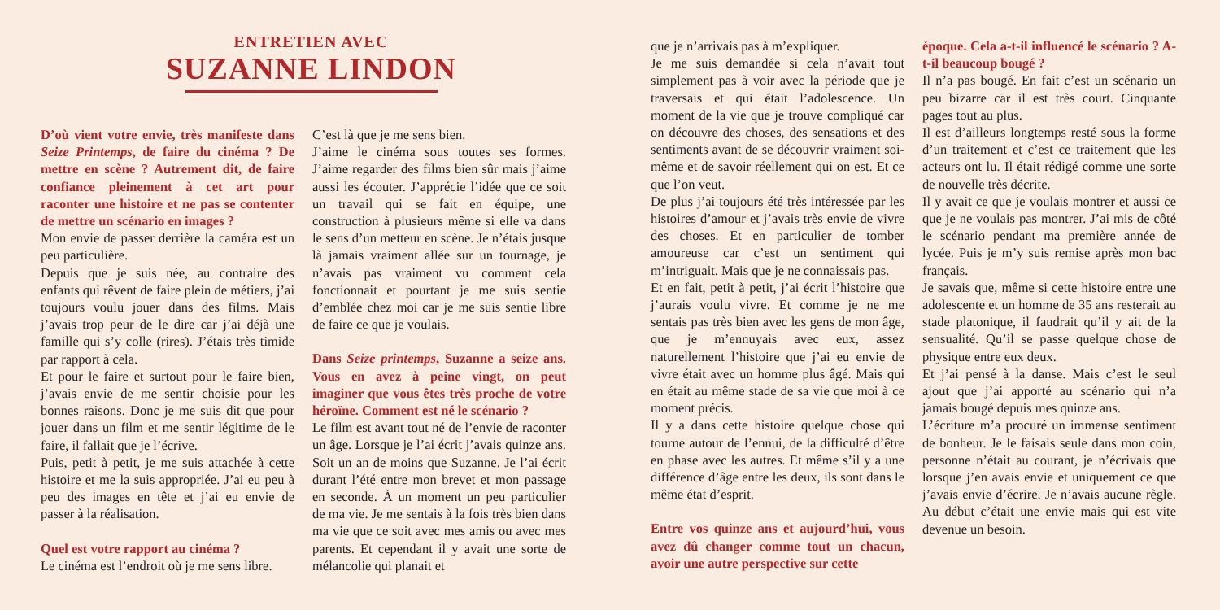ENTRETIEN AVEC
SUZANNE LINDON
D’où vient votre envie, très manifeste dans Seize Printemps, de faire du cinéma ? De mettre en scène ? Autrement dit, de faire confiance pleinement à cet art pour raconter une histoire et ne pas se contenter de mettre un scénario en images ?
Mon envie de passer derrière la caméra est un peu particulière.
Depuis que je suis née, au contraire des enfants qui rêvent de faire plein de métiers, j’ai toujours voulu jouer dans des films. Mais j’avais trop peur de le dire car j’ai déjà une famille qui s’y colle (rires). J’étais très timide par rapport à cela.
Et pour le faire et surtout pour le faire bien, j’avais envie de me sentir choisie pour les bonnes raisons. Donc je me suis dit que pour jouer dans un film et me sentir légitime de le faire, il fallait que je l’écrive.
Puis, petit à petit, je me suis attachée à cette histoire et me la suis appropriée. J’ai eu peu à peu des images en tête et j’ai eu envie de passer à la réalisation.
Quel est votre rapport au cinéma ?
Le cinéma est l’endroit où je me sens libre.
C’est là que je me sens bien.
J’aime le cinéma sous toutes ses formes. J’aime regarder des films bien sûr mais j’aime aussi les écouter. J’apprécie l’idée que ce soit un travail qui se fait en équipe, une construction à plusieurs même si elle va dans le sens d’un metteur en scène. Je n’étais jusque là jamais vraiment allée sur un tournage, je n’avais pas vraiment vu comment cela fonctionnait et pourtant je me suis sentie d’emblée chez moi car je me suis sentie libre de faire ce que je voulais.
Dans Seize printemps, Suzanne a seize ans. Vous en avez à peine vingt, on peut imaginer que vous êtes très proche de votre héroïne. Comment est né le scénario ?
Le film est avant tout né de l’envie de raconter un âge. Lorsque je l’ai écrit j’avais quinze ans. Soit un an de moins que Suzanne. Je l’ai écrit durant l’été entre mon brevet et mon passage en seconde. À un moment un peu particulier de ma vie. Je me sentais à la fois très bien dans ma vie que ce soit avec mes amis ou avec mes parents. Et cependant il y avait une sorte de mélancolie qui planait et
que je n’arrivais pas à m’expliquer.
Je me suis demandée si cela n’avait tout simplement pas à voir avec la période que je traversais et qui était l’adolescence. Un moment de la vie que je trouve compliqué car on découvre des choses, des sensations et des sentiments avant de se découvrir vraiment soi-même et de savoir réellement qui on est. Et ce que l’on veut.
De plus j’ai toujours été très intéressée par les histoires d’amour et j’avais très envie de vivre des choses. Et en particulier de tomber amoureuse car c’est un sentiment qui m’intriguait. Mais que je ne connaissais pas.
Et en fait, petit à petit, j’ai écrit l’histoire que j’aurais voulu vivre. Et comme je ne me sentais pas très bien avec les gens de mon âge, que je m’ennuyais avec eux, assez naturellement l’histoire que j’ai eu envie de vivre était avec un homme plus âgé. Mais qui en était au même stade de sa vie que moi à ce moment précis.
Il y a dans cette histoire quelque chose qui tourne autour de l’ennui, de la difficulté d’être en phase avec les autres. Et même s’il y a une différence d’âge entre les deux, ils sont dans le même état d’esprit.
Entre vos quinze ans et aujourd’hui, vous avez dû changer comme tout un chacun, avoir une autre perspective sur cette
époque. Cela a-t-il influencé le scénario ? A-t-il beaucoup bougé ?
Il n’a pas bougé. En fait c’est un scénario un peu bizarre car il est très court. Cinquante pages tout au plus.
Il est d’ailleurs longtemps resté sous la forme d’un traitement et c’est ce traitement que les acteurs ont lu. Il était rédigé comme une sorte de nouvelle très décrite.
Il y avait ce que je voulais montrer et aussi ce que je ne voulais pas montrer. J’ai mis de côté le scénario pendant ma première année de lycée. Puis je m’y suis remise après mon bac français.
Je savais que, même si cette histoire entre une adolescente et un homme de 35 ans resterait au stade platonique, il faudrait qu’il y ait de la sensualité. Qu’il se passe quelque chose de physique entre eux deux.
Et j’ai pensé à la danse. Mais c’est le seul ajout que j’ai apporté au scénario qui n’a jamais bougé depuis mes quinze ans.
L’écriture m’a procuré un immense sentiment de bonheur. Je le faisais seule dans mon coin, personne n’était au courant, je n’écrivais que lorsque j’en avais envie et uniquement ce que j’avais envie d’écrire. Je n’avais aucune règle. Au début c’était une envie mais qui est vite devenue un besoin.